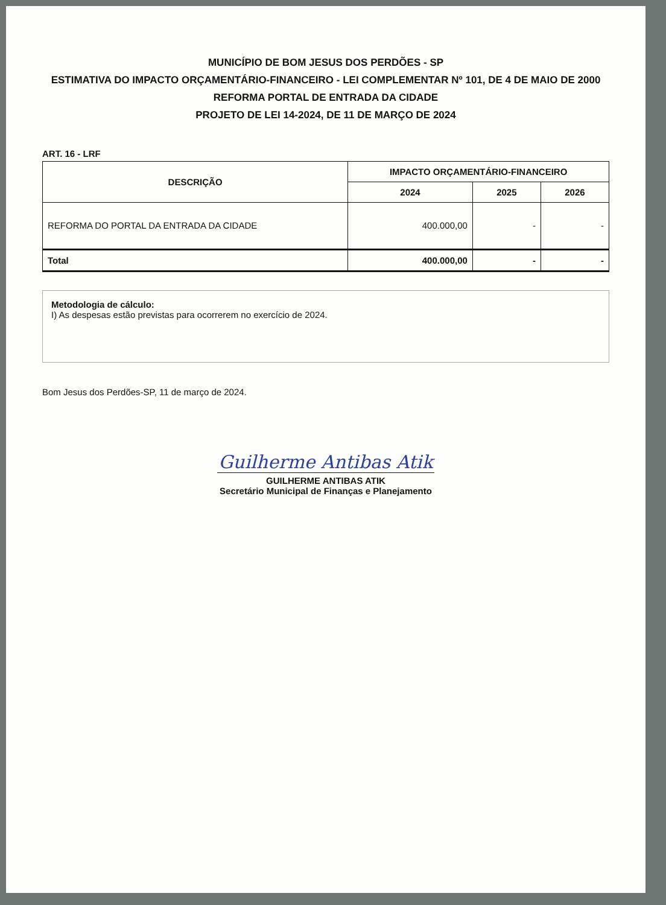MUNICÍPIO DE BOM JESUS DOS PERDÕES - SP
ESTIMATIVA DO IMPACTO ORÇAMENTÁRIO-FINANCEIRO - LEI COMPLEMENTAR Nº 101, DE 4 DE MAIO DE 2000
REFORMA PORTAL DE ENTRADA DA CIDADE
PROJETO DE LEI 14-2024, DE 11 DE MARÇO DE 2024
ART. 16 - LRF
| DESCRIÇÃO | IMPACTO ORÇAMENTÁRIO-FINANCEIRO | | |
| --- | --- | --- | --- |
| | 2024 | 2025 | 2026 |
| REFORMA DO PORTAL DA ENTRADA DA CIDADE | 400.000,00 | - | - |
| Total | 400.000,00 | - | - |
Metodologia de cálculo:
I) As despesas estão previstas para ocorrerem no exercício de 2024.
Bom Jesus dos Perdões-SP, 11 de março de 2024.
Guilherme Antibas Atik
GUILHERME ANTIBAS ATIK
Secretário Municipal de Finanças e Planejamento